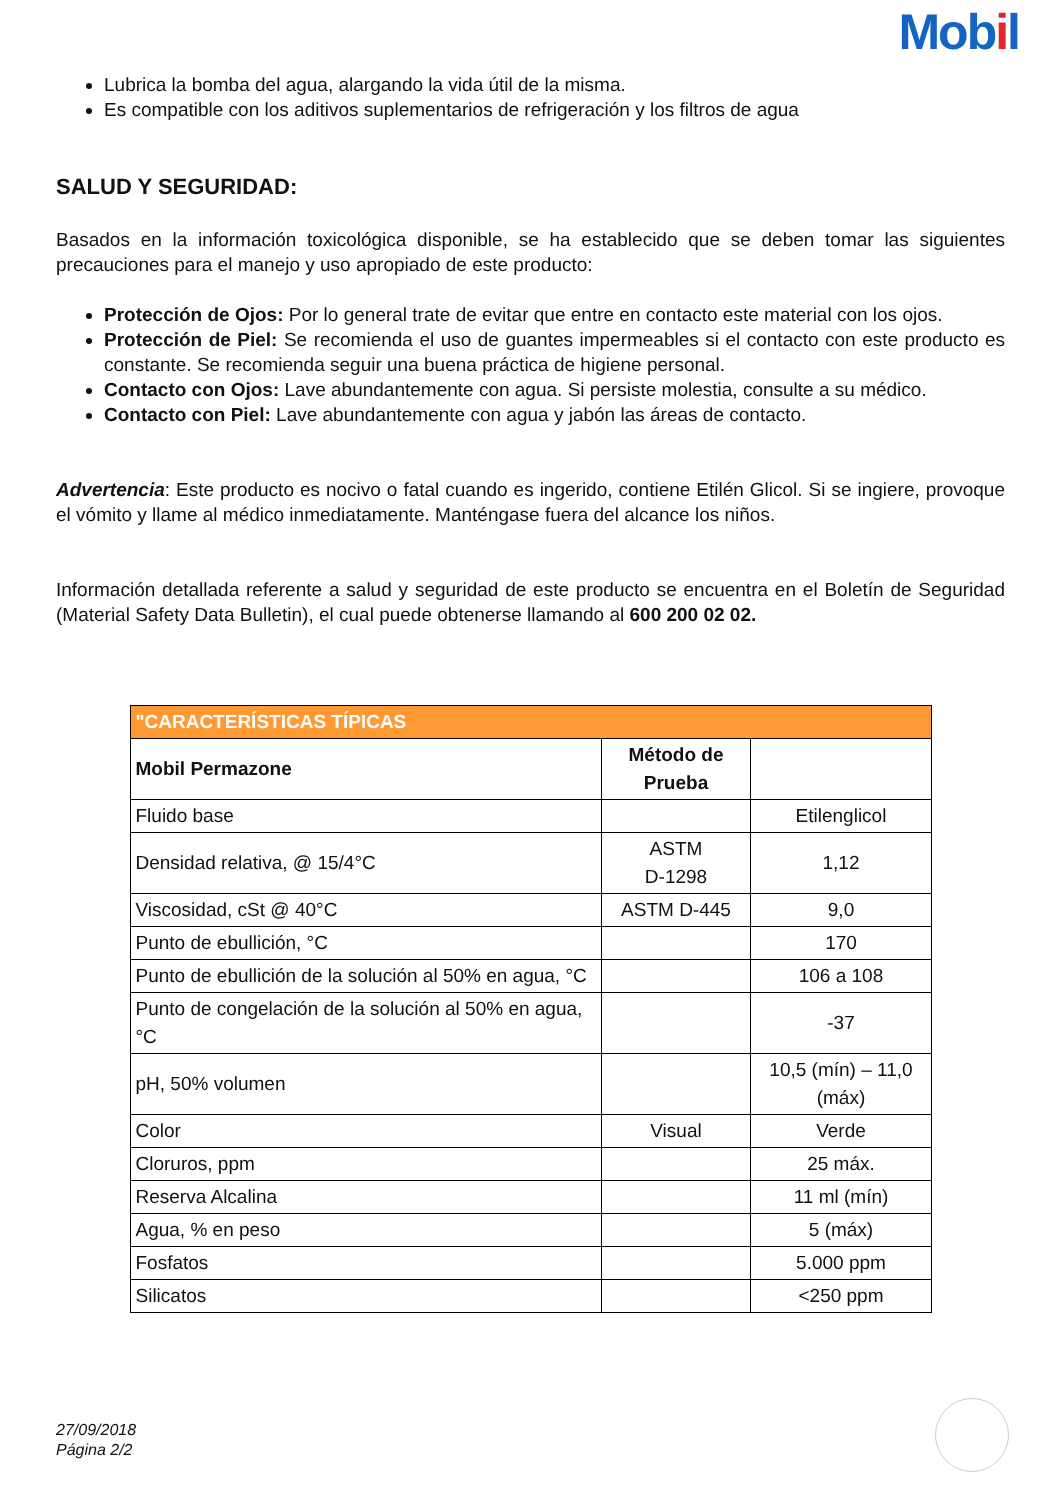Mobil
Lubrica la bomba del agua, alargando la vida útil de la misma.
Es compatible con los aditivos suplementarios de refrigeración y los filtros de agua
SALUD Y SEGURIDAD:
Basados en la información toxicológica disponible, se ha establecido que se deben tomar las siguientes precauciones para el manejo y uso apropiado de este producto:
Protección de Ojos: Por lo general trate de evitar que entre en contacto este material con los ojos.
Protección de Piel: Se recomienda el uso de guantes impermeables si el contacto con este producto es constante. Se recomienda seguir una buena práctica de higiene personal.
Contacto con Ojos: Lave abundantemente con agua. Si persiste molestia, consulte a su médico.
Contacto con Piel: Lave abundantemente con agua y jabón las áreas de contacto.
Advertencia: Este producto es nocivo o fatal cuando es ingerido, contiene Etilén Glicol. Si se ingiere, provoque el vómito y llame al médico inmediatamente. Manténgase fuera del alcance los niños.
Información detallada referente a salud y seguridad de este producto se encuentra en el Boletín de Seguridad (Material Safety Data Bulletin), el cual puede obtenerse llamando al 600 200 02 02.
| "CARACTERÍSTICAS TÍPICAS | | |
| --- | --- | --- |
| Mobil Permazone | Método de Prueba | |
| Fluido base | | Etilenglicol |
| Densidad relativa, @ 15/4°C | ASTM D-1298 | 1,12 |
| Viscosidad, cSt @ 40°C | ASTM D-445 | 9,0 |
| Punto de ebullición, °C | | 170 |
| Punto de ebullición de la solución al 50% en agua, °C | | 106 a 108 |
| Punto de congelación de la solución al 50% en agua, °C | | -37 |
| pH, 50% volumen | | 10,5 (mín) – 11,0 (máx) |
| Color | Visual | Verde |
| Cloruros, ppm | | 25 máx. |
| Reserva Alcalina | | 11 ml (mín) |
| Agua, % en peso | | 5 (máx) |
| Fosfatos | | 5.000 ppm |
| Silicatos | | <250 ppm |
27/09/2018
Página 2/2